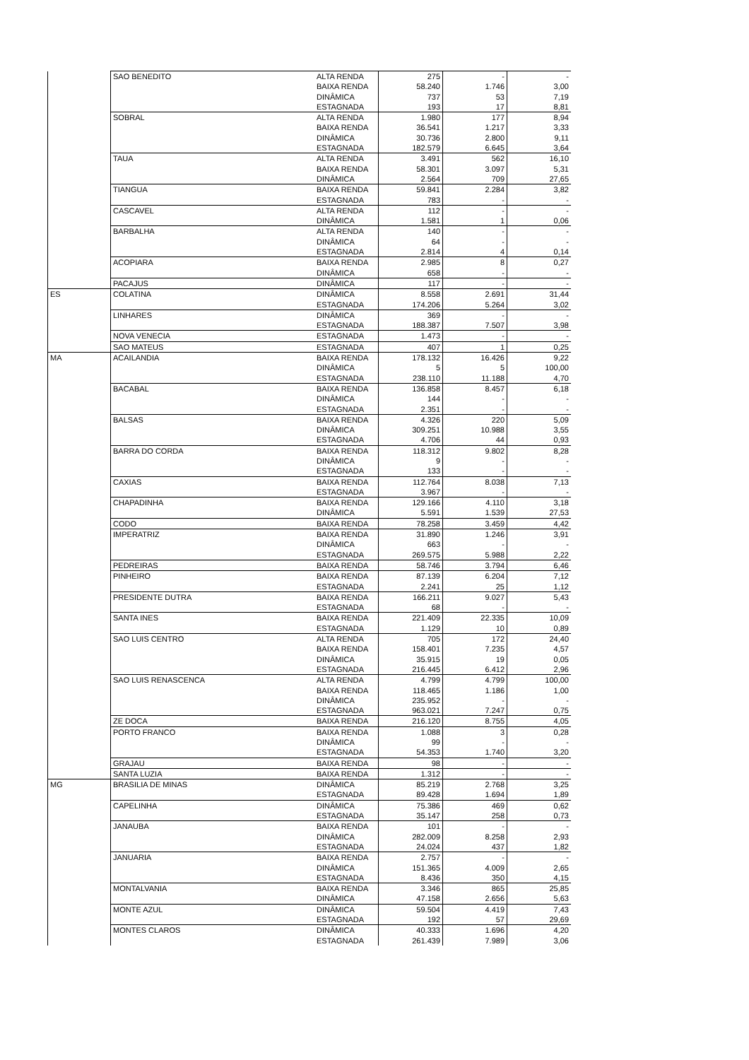| | SAO BENEDITO | ALTA RENDA | 275 | - | - |
| | | BAIXA RENDA | 58.240 | 1.746 | 3,00 |
| | | DINÂMICA | 737 | 53 | 7,19 |
| | | ESTAGNADA | 193 | 17 | 8,81 |
| | SOBRAL | ALTA RENDA | 1.980 | 177 | 8,94 |
| | | BAIXA RENDA | 36.541 | 1.217 | 3,33 |
| | | DINÂMICA | 30.736 | 2.800 | 9,11 |
| | | ESTAGNADA | 182.579 | 6.645 | 3,64 |
| | TAUA | ALTA RENDA | 3.491 | 562 | 16,10 |
| | | BAIXA RENDA | 58.301 | 3.097 | 5,31 |
| | | DINÂMICA | 2.564 | 709 | 27,65 |
| | TIANGUA | BAIXA RENDA | 59.841 | 2.284 | 3,82 |
| | | ESTAGNADA | 783 | - | - |
| | CASCAVEL | ALTA RENDA | 112 | - | - |
| | | DINÂMICA | 1.581 | 1 | 0,06 |
| | BARBALHA | ALTA RENDA | 140 | - | - |
| | | DINÂMICA | 64 | - | - |
| | | ESTAGNADA | 2.814 | 4 | 0,14 |
| | ACOPIARA | BAIXA RENDA | 2.985 | 8 | 0,27 |
| | | DINÂMICA | 658 | - | - |
| | PACAJUS | DINÂMICA | 117 | - | - |
| ES | COLATINA | DINÂMICA | 8.558 | 2.691 | 31,44 |
| | | ESTAGNADA | 174.206 | 5.264 | 3,02 |
| | LINHARES | DINÂMICA | 369 | - | - |
| | | ESTAGNADA | 188.387 | 7.507 | 3,98 |
| | NOVA VENECIA | ESTAGNADA | 1.473 | - | - |
| | SAO MATEUS | ESTAGNADA | 407 | 1 | 0,25 |
| MA | ACAILANDIA | BAIXA RENDA | 178.132 | 16.426 | 9,22 |
| | | DINÂMICA | 5 | 5 | 100,00 |
| | | ESTAGNADA | 238.110 | 11.188 | 4,70 |
| | BACABAL | BAIXA RENDA | 136.858 | 8.457 | 6,18 |
| | | DINÂMICA | 144 | - | - |
| | | ESTAGNADA | 2.351 | - | - |
| | BALSAS | BAIXA RENDA | 4.326 | 220 | 5,09 |
| | | DINÂMICA | 309.251 | 10.988 | 3,55 |
| | | ESTAGNADA | 4.706 | 44 | 0,93 |
| | BARRA DO CORDA | BAIXA RENDA | 118.312 | 9.802 | 8,28 |
| | | DINÂMICA | 9 | - | - |
| | | ESTAGNADA | 133 | - | - |
| | CAXIAS | BAIXA RENDA | 112.764 | 8.038 | 7,13 |
| | | ESTAGNADA | 3.967 | - | - |
| | CHAPADINHA | BAIXA RENDA | 129.166 | 4.110 | 3,18 |
| | | DINÂMICA | 5.591 | 1.539 | 27,53 |
| | CODO | BAIXA RENDA | 78.258 | 3.459 | 4,42 |
| | IMPERATRIZ | BAIXA RENDA | 31.890 | 1.246 | 3,91 |
| | | DINÂMICA | 663 | - | - |
| | | ESTAGNADA | 269.575 | 5.988 | 2,22 |
| | PEDREIRAS | BAIXA RENDA | 58.746 | 3.794 | 6,46 |
| | PINHEIRO | BAIXA RENDA | 87.139 | 6.204 | 7,12 |
| | | ESTAGNADA | 2.241 | 25 | 1,12 |
| | PRESIDENTE DUTRA | BAIXA RENDA | 166.211 | 9.027 | 5,43 |
| | | ESTAGNADA | 68 | - | - |
| | SANTA INES | BAIXA RENDA | 221.409 | 22.335 | 10,09 |
| | | ESTAGNADA | 1.129 | 10 | 0,89 |
| | SAO LUIS CENTRO | ALTA RENDA | 705 | 172 | 24,40 |
| | | BAIXA RENDA | 158.401 | 7.235 | 4,57 |
| | | DINÂMICA | 35.915 | 19 | 0,05 |
| | | ESTAGNADA | 216.445 | 6.412 | 2,96 |
| | SAO LUIS RENASCENCA | ALTA RENDA | 4.799 | 4.799 | 100,00 |
| | | BAIXA RENDA | 118.465 | 1.186 | 1,00 |
| | | DINÂMICA | 235.952 | - | - |
| | | ESTAGNADA | 963.021 | 7.247 | 0,75 |
| | ZE DOCA | BAIXA RENDA | 216.120 | 8.755 | 4,05 |
| | PORTO FRANCO | BAIXA RENDA | 1.088 | 3 | 0,28 |
| | | DINÂMICA | 99 | - | - |
| | | ESTAGNADA | 54.353 | 1.740 | 3,20 |
| | GRAJAU | BAIXA RENDA | 98 | - | - |
| | SANTA LUZIA | BAIXA RENDA | 1.312 | - | - |
| MG | BRASILIA DE MINAS | DINÂMICA | 85.219 | 2.768 | 3,25 |
| | | ESTAGNADA | 89.428 | 1.694 | 1,89 |
| | CAPELINHA | DINÂMICA | 75.386 | 469 | 0,62 |
| | | ESTAGNADA | 35.147 | 258 | 0,73 |
| | JANAUBA | BAIXA RENDA | 101 | - | - |
| | | DINÂMICA | 282.009 | 8.258 | 2,93 |
| | | ESTAGNADA | 24.024 | 437 | 1,82 |
| | JANUARIA | BAIXA RENDA | 2.757 | - | - |
| | | DINÂMICA | 151.365 | 4.009 | 2,65 |
| | | ESTAGNADA | 8.436 | 350 | 4,15 |
| | MONTALVANIA | BAIXA RENDA | 3.346 | 865 | 25,85 |
| | | DINÂMICA | 47.158 | 2.656 | 5,63 |
| | MONTE AZUL | DINÂMICA | 59.504 | 4.419 | 7,43 |
| | | ESTAGNADA | 192 | 57 | 29,69 |
| | MONTES CLAROS | DINÂMICA | 40.333 | 1.696 | 4,20 |
| | | ESTAGNADA | 261.439 | 7.989 | 3,06 |